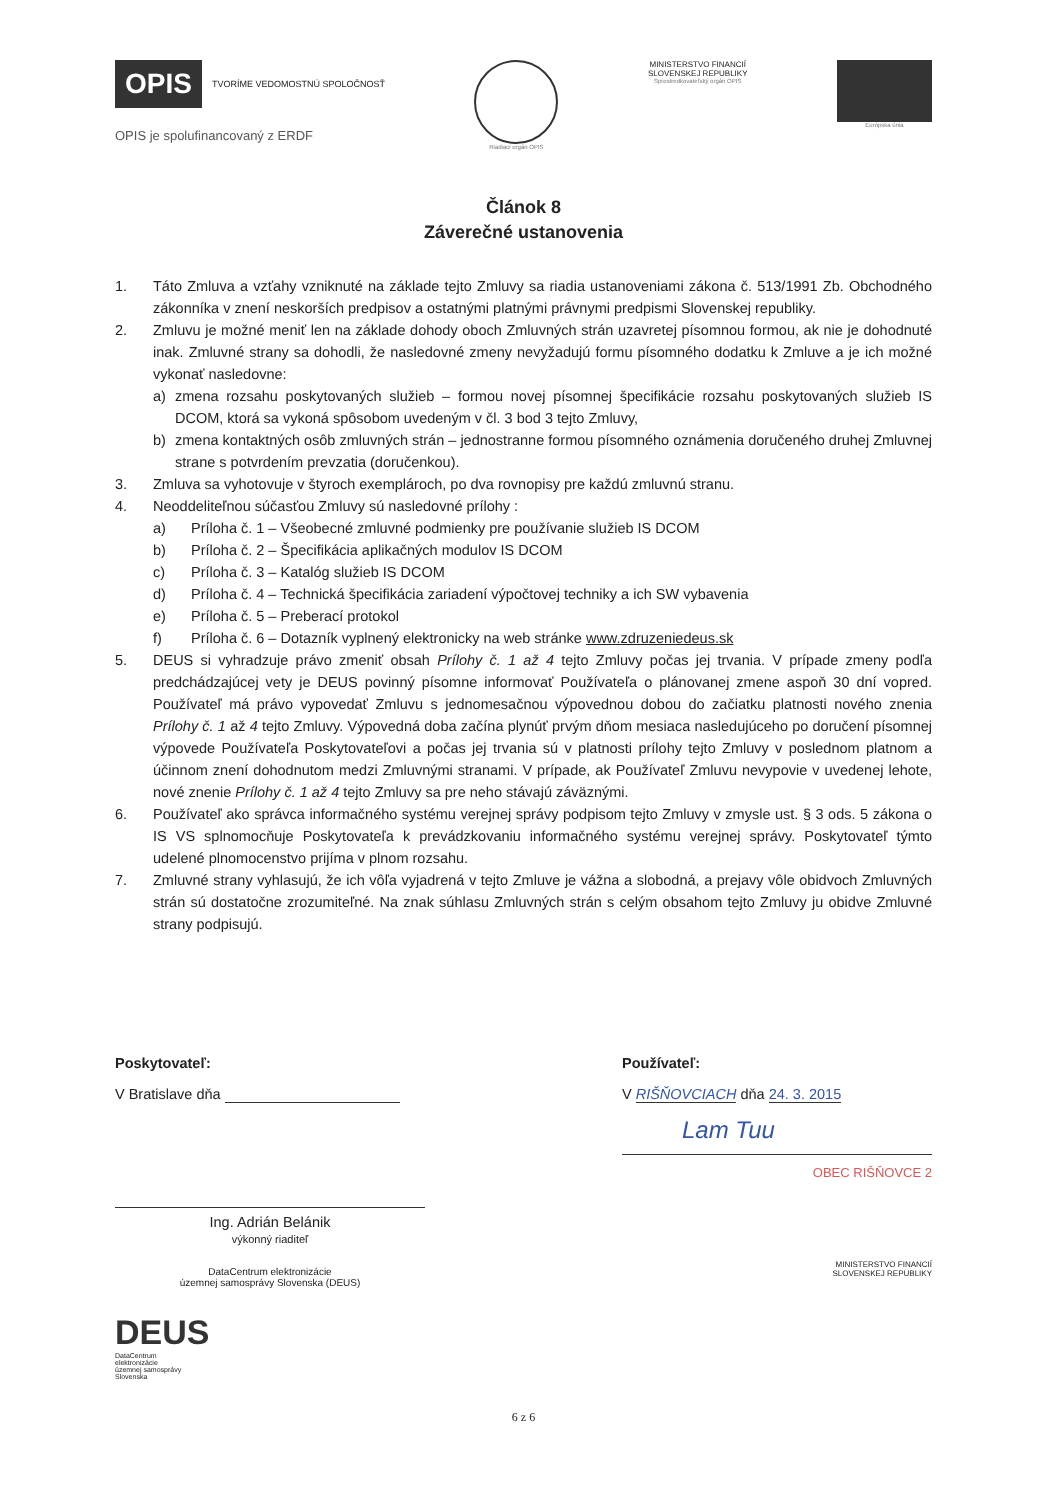OPIS TVORÍME VEDOMOSTNÚ SPOLOČNOSŤ
OPIS je spolufinancovaný z ERDF
Riadiaci orgán OPIS
MINISTERSTVO FINANCIÍ
SLOVENSKEJ REPUBLIKY
Sprostredkovateľský orgán OPIS
Európska únia
Článok 8
Záverečné ustanovenia
1. Táto Zmluva a vzťahy vzniknuté na základe tejto Zmluvy sa riadia ustanoveniami zákona č. 513/1991 Zb. Obchodného zákonníka v znení neskorších predpisov a ostatnými platnými právnymi predpismi Slovenskej republiky.
2. Zmluvu je možné meniť len na základe dohody oboch Zmluvných strán uzavretej písomnou formou, ak nie je dohodnuté inak. Zmluvné strany sa dohodli, že nasledovné zmeny nevyžadujú formu písomného dodatku k Zmluve a je ich možné vykonať nasledovne:
a) zmena rozsahu poskytovaných služieb – formou novej písomnej špecifikácie rozsahu poskytovaných služieb IS DCOM, ktorá sa vykoná spôsobom uvedeným v čl. 3 bod 3 tejto Zmluvy,
b) zmena kontaktných osôb zmluvných strán – jednostranne formou písomného oznámenia doručeného druhej Zmluvnej strane s potvrdením prevzatia (doručenkou).
3. Zmluva sa vyhotovuje v štyroch exemplároch, po dva rovnopisy pre každú zmluvnú stranu.
4. Neoddeliteľnou súčasťou Zmluvy sú nasledovné prílohy :
a) Príloha č. 1 – Všeobecné zmluvné podmienky pre používanie služieb IS DCOM
b) Príloha č. 2 – Špecifikácia aplikačných modulov IS DCOM
c) Príloha č. 3 – Katalóg služieb IS DCOM
d) Príloha č. 4 – Technická špecifikácia zariadení výpočtovej techniky a ich SW vybavenia
e) Príloha č. 5 – Preberací protokol
f) Príloha č. 6 – Dotazník vyplnený elektronicky na web stránke www.zdruzeniedeus.sk
5. DEUS si vyhradzuje právo zmeniť obsah Prílohy č. 1 až 4 tejto Zmluvy počas jej trvania. V prípade zmeny podľa predchádzajúcej vety je DEUS povinný písomne informovať Používateľa o plánovanej zmene aspoň 30 dní vopred. Používateľ má právo vypovedať Zmluvu s jednomesačnou výpovednou dobou do začiatku platnosti nového znenia Prílohy č. 1 až 4 tejto Zmluvy. Výpovedná doba začína plynúť prvým dňom mesiaca nasledujúceho po doručení písomnej výpovede Používateľa Poskytovateľovi a počas jej trvania sú v platnosti prílohy tejto Zmluvy v poslednom platnom a účinnom znení dohodnutom medzi Zmluvnými stranami. V prípade, ak Používateľ Zmluvu nevypovie v uvedenej lehote, nové znenie Prílohy č. 1 až 4 tejto Zmluvy sa pre neho stávajú záväznými.
6. Používateľ ako správca informačného systému verejnej správy podpisom tejto Zmluvy v zmysle ust. § 3 ods. 5 zákona o IS VS splnomocňuje Poskytovateľa k prevádzkovaniu informačného systému verejnej správy. Poskytovateľ týmto udelené plnomocenstvo prijíma v plnom rozsahu.
7. Zmluvné strany vyhlasujú, že ich vôľa vyjadrená v tejto Zmluve je vážna a slobodná, a prejavy vôle obidvoch Zmluvných strán sú dostatočne zrozumiteľné. Na znak súhlasu Zmluvných strán s celým obsahom tejto Zmluvy ju obidve Zmluvné strany podpisujú.
Poskytovateľ:
V Bratislave dňa
Ing. Adrián Belánik
výkonný riaditeľ
DataCentrum elektronizácie
územnej samosprávy Slovenska (DEUS)
DEUS
DataCentrum
elektronizácie
územnej samosprávy
Slovenska
Používateľ:
V RIŠŇOVCIACH dňa 24. 3. 2015
Lam Tuu
OBEC RIŠŇOVCE 2
MINISTERSTVO FINANCIÍ
SLOVENSKEJ REPUBLIKY
6 z 6